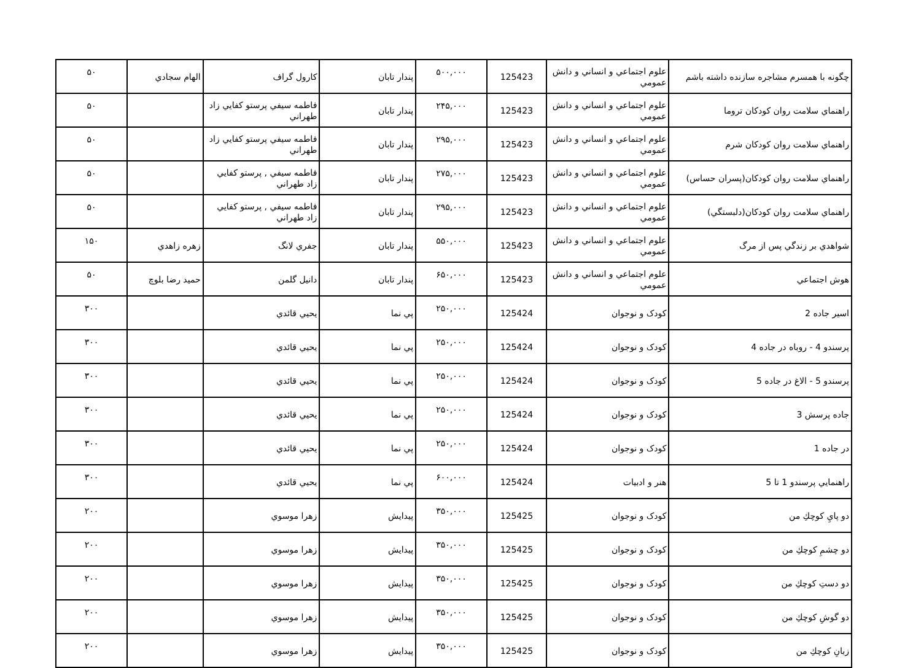| چگونه با همسرم مشاجره سازنده داشته باشم | علوم اجتماعي و انساني و دانش عمومي | 125423 | ۵۰۰,۰۰۰ | پندار تابان | كارول گراف | الهام سجادي | ۵۰ |
| راهنماي سلامت روان كودكان تروما | علوم اجتماعي و انساني و دانش عمومي | 125423 | ۲۴۵,۰۰۰ | پندار تابان | فاطمه سيفي پرستو كفايي زاد طهراني | | ۵۰ |
| راهنماي سلامت روان كودكان شرم | علوم اجتماعي و انساني و دانش عمومي | 125423 | ۲۹۵,۰۰۰ | پندار تابان | فاطمه سيفي پرستو كفايي زاد طهراني | | ۵۰ |
| راهنماي سلامت روان كودكان(پسران حساس) | علوم اجتماعي و انساني و دانش عمومي | 125423 | ۲۷۵,۰۰۰ | پندار تابان | فاطمه سيفي , پرستو كفايي زاد طهراني | | ۵۰ |
| راهنماي سلامت روان كودكان(دلبستگي) | علوم اجتماعي و انساني و دانش عمومي | 125423 | ۲۹۵,۰۰۰ | پندار تابان | فاطمه سيفي , پرستو كفايي زاد طهراني | | ۵۰ |
| شواهدي بر زندگي پس از مرگ | علوم اجتماعي و انساني و دانش عمومي | 125423 | ۵۵۰,۰۰۰ | پندار تابان | جفري لانگ | زهره زاهدي | ۱۵۰ |
| هوش اجتماعي | علوم اجتماعي و انساني و دانش عمومي | 125423 | ۶۵۰,۰۰۰ | پندار تابان | دانيل گلمن | حميد رضا بلوچ | ۵۰ |
| اسير جاده 2 | كودک و نوجوان | 125424 | ۲۵۰,۰۰۰ | پي نما | يحيي قائدي | | ۳۰۰ |
| پرسندو 4 - روباه در جاده 4 | كودک و نوجوان | 125424 | ۲۵۰,۰۰۰ | پي نما | يحيي قائدي | | ۳۰۰ |
| پرسندو 5 - الاغ در جاده 5 | كودک و نوجوان | 125424 | ۲۵۰,۰۰۰ | پي نما | يحيي قائدي | | ۳۰۰ |
| جاده پرسش 3 | كودک و نوجوان | 125424 | ۲۵۰,۰۰۰ | پي نما | يحيي قائدي | | ۳۰۰ |
| در جاده 1 | كودک و نوجوان | 125424 | ۲۵۰,۰۰۰ | پي نما | يحيي قائدي | | ۳۰۰ |
| راهنمايي پرسندو 1 تا 5 | هنر و ادبيات | 125424 | ۶۰۰,۰۰۰ | پي نما | يحيي قائدي | | ۳۰۰ |
| دو پايِ كوچكِ من | كودک و نوجوان | 125425 | ۳۵۰,۰۰۰ | پيدايش | زهرا موسوي | | ۲۰۰ |
| دو چشمِ كوچكِ من | كودک و نوجوان | 125425 | ۳۵۰,۰۰۰ | پيدايش | زهرا موسوي | | ۲۰۰ |
| دو دستِ كوچكِ من | كودک و نوجوان | 125425 | ۳۵۰,۰۰۰ | پيدايش | زهرا موسوي | | ۲۰۰ |
| دو گوشِ كوچكِ من | كودک و نوجوان | 125425 | ۳۵۰,۰۰۰ | پيدايش | زهرا موسوي | | ۲۰۰ |
| زبانِ كوچكِ من | كودک و نوجوان | 125425 | ۳۵۰,۰۰۰ | پيدايش | زهرا موسوي | | ۲۰۰ |